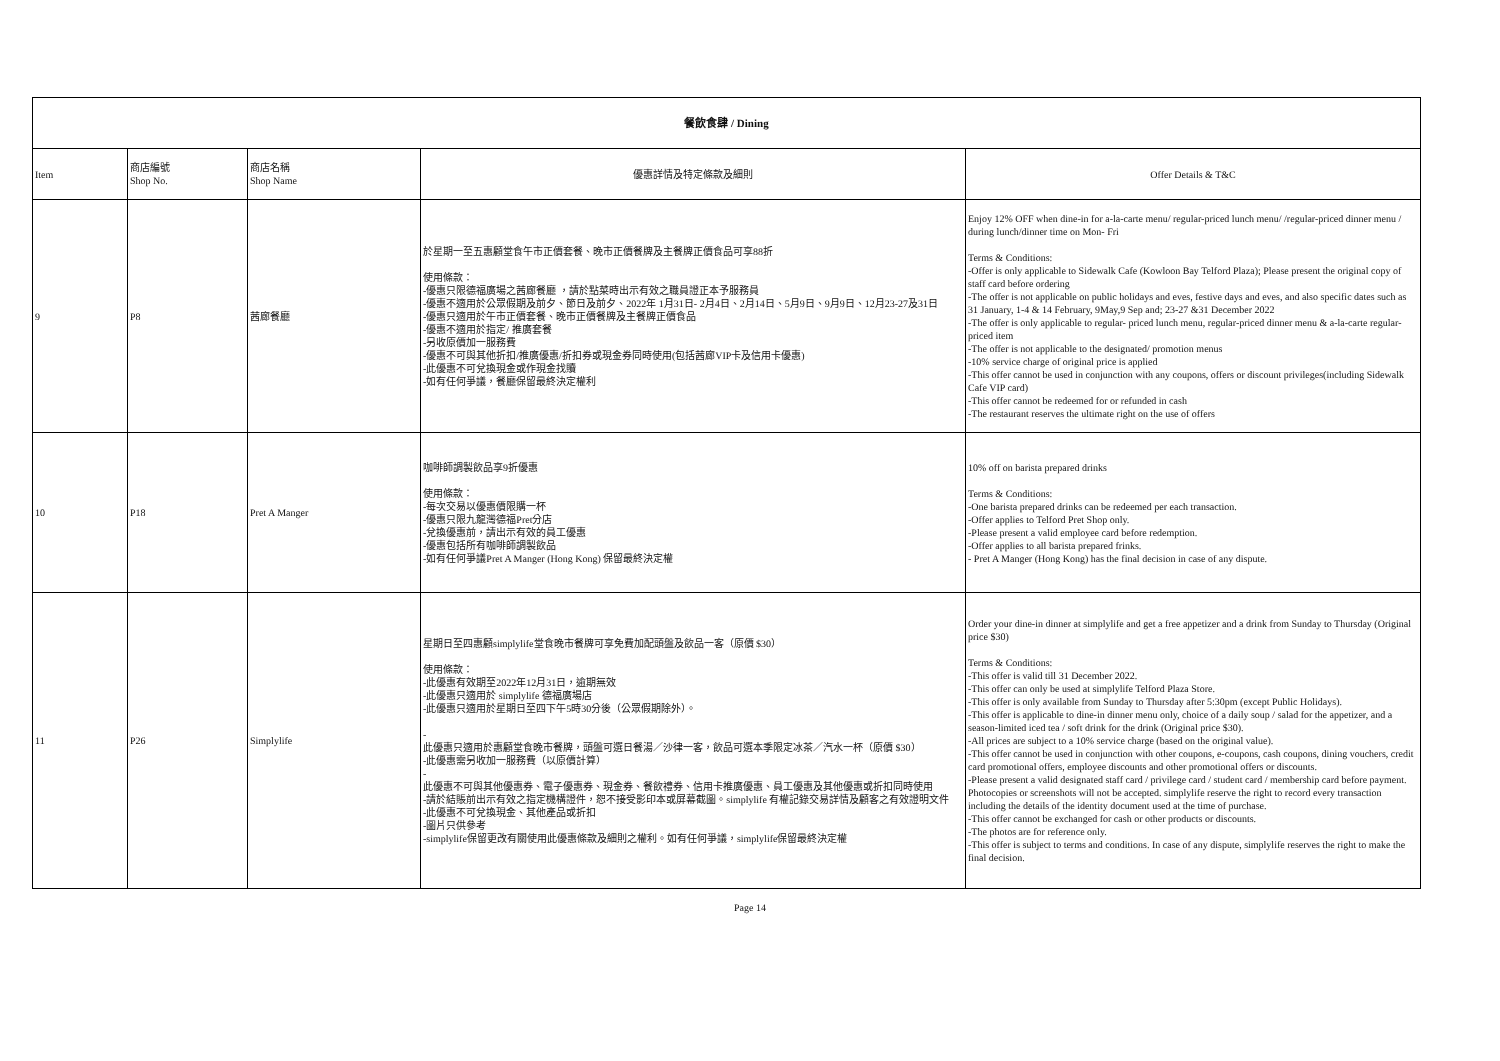| 餐飲食肆 / Dining | | | | |
| Item | 商店編號 Shop No. | 商店名稱 Shop Name | 優惠詳情及特定條款及細則 | Offer Details & T&C |
| 9 | P8 | 茜廊餐廳 | 於星期一至五惠顧堂食午市正價套餐、晚市正價餐牌及主餐牌正價食品可享88折 使用條款： -優惠只限德福廣場之茜廊餐廳 ，請於點菜時出示有效之職員證正本予服務員 -優惠不適用於公眾假期及前夕、節日及前夕、2022年 1月31日- 2月4日、2月14日、5月9日、9月9日、12月23-27及31日 -優惠只適用於午市正價套餐、晚市正價餐牌及主餐牌正價食品 -優惠不適用於指定/ 推廣套餐 -另收原價加一服務費 -優惠不可與其他折扣/推廣優惠/折扣券或現金券同時使用(包括茜廊VIP卡及信用卡優惠) -此優惠不可兌換現金或作現金找贖 -如有任何爭議，餐廳保留最終決定權利 | Enjoy 12% OFF when dine-in for a-la-carte menu/ regular-priced lunch menu/ /regular-priced dinner menu / during lunch/dinner time on Mon- Fri Terms & Conditions: -Offer is only applicable to Sidewalk Cafe (Kowloon Bay Telford Plaza); Please present the original copy of staff card before ordering -The offer is not applicable on public holidays and eves, festive days and eves, and also specific dates such as 31 January, 1-4 & 14 February, 9May,9 Sep and; 23-27 &31 December 2022 -The offer is only applicable to regular- priced lunch menu, regular-priced dinner menu & a-la-carte regular-priced item -The offer is not applicable to the designated/ promotion menus -10% service charge of original price is applied -This offer cannot be used in conjunction with any coupons, offers or discount privileges(including Sidewalk Cafe VIP card) -This offer cannot be redeemed for or refunded in cash -The restaurant reserves the ultimate right on the use of offers |
| 10 | P18 | Pret A Manger | 咖啡師調製飲品享9折優惠 使用條款： -每次交易以優惠價限購一杯 -優惠只限九龍灣德福Pret分店 -兌換優惠前，請出示有效的員工優惠 -優惠包括所有咖啡師調製飲品 -如有任何爭議Pret A Manger (Hong Kong) 保留最終決定權 | 10% off on barista prepared drinks Terms & Conditions: -One barista prepared drinks can be redeemed per each transaction. -Offer applies to Telford Pret Shop only. -Please present a valid employee card before redemption. -Offer applies to all barista prepared frinks. - Pret A Manger (Hong Kong) has the final decision in case of any dispute. |
| 11 | P26 | Simplylife | 星期日至四惠顧simplylife堂食晚市餐牌可享免費加配頭盤及飲品一客（原價 $30） 使用條款： -此優惠有效期至2022年12月31日，逾期無效 -此優惠只適用於 simplylife 德福廣場店 -此優惠只適用於星期日至四下午5時30分後（公眾假期除外）。 - 此優惠只適用於惠顧堂食晚市餐牌，頭盤可選日餐湯／沙律一客，飲品可選本季限定冰茶／汽水一杯（原價 $30） -此優惠需另收加一服務費（以原價計算） - 此優惠不可與其他優惠券、電子優惠券、現金券、餐飲禮券、信用卡推廣優惠、員工優惠及其他優惠或折扣同時使用 -請於結賬前出示有效之指定機構證件，恕不接受影印本或屏幕截圖。simplylife 有權記錄交易詳情及顧客之有效證明文件 -此優惠不可兌換現金、其他產品或折扣 -圖片只供參考 -simplylife保留更改有關使用此優惠條款及細則之權利。如有任何爭議，simplylife保留最終決定權 | Order your dine-in dinner at simplylife and get a free appetizer and a drink from Sunday to Thursday (Original price $30) Terms & Conditions: -This offer is valid till 31 December 2022. -This offer can only be used at simplylife Telford Plaza Store. -This offer is only available from Sunday to Thursday after 5:30pm (except Public Holidays). -This offer is applicable to dine-in dinner menu only, choice of a daily soup / salad for the appetizer, and a season-limited iced tea / soft drink for the drink (Original price $30). -All prices are subject to a 10% service charge (based on the original value). -This offer cannot be used in conjunction with other coupons, e-coupons, cash coupons, dining vouchers, credit card promotional offers, employee discounts and other promotional offers or discounts. -Please present a valid designated staff card / privilege card / student card / membership card before payment. Photocopies or screenshots will not be accepted. simplylife reserve the right to record every transaction including the details of the identity document used at the time of purchase. -This offer cannot be exchanged for cash or other products or discounts. -The photos are for reference only. -This offer is subject to terms and conditions. In case of any dispute, simplylife reserves the right to make the final decision. |
Page 14